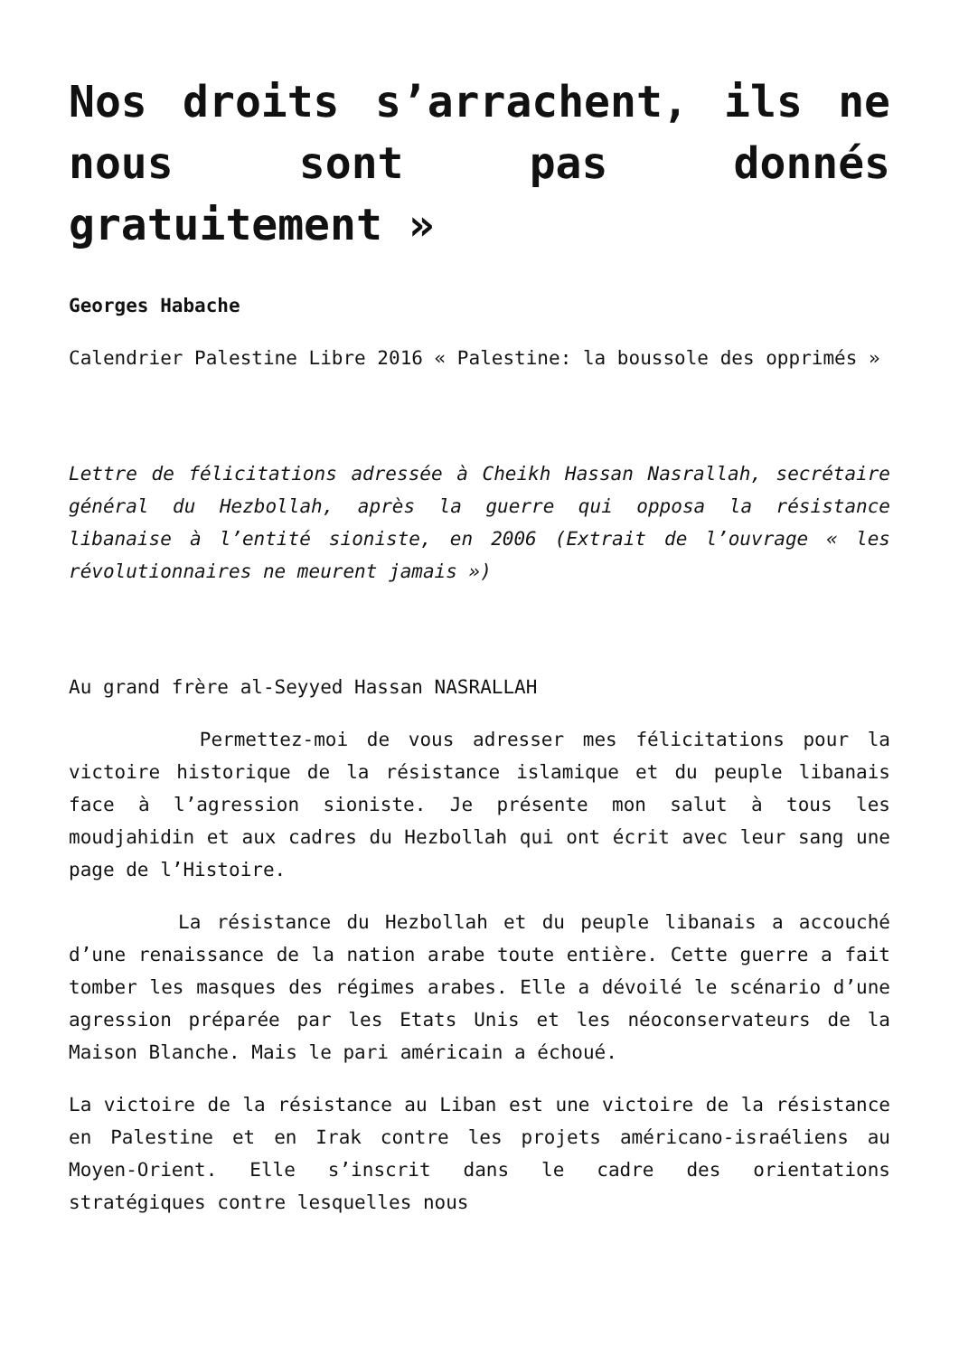Nos droits s’arrachent, ils ne nous sont pas donnés gratuitement »
Georges Habache
Calendrier Palestine Libre 2016 « Palestine: la boussole des opprimés »
Lettre de félicitations adressée à Cheikh Hassan Nasrallah, secrétaire général du Hezbollah, après la guerre qui opposa la résistance libanaise à l’entité sioniste, en 2006 (Extrait de l’ouvrage « les révolutionnaires ne meurent jamais »)
Au grand frère al-Seyyed Hassan NASRALLAH
Permettez-moi de vous adresser mes félicitations pour la victoire historique de la résistance islamique et du peuple libanais face à l’agression sioniste. Je présente mon salut à tous les moudjahidin et aux cadres du Hezbollah qui ont écrit avec leur sang une page de l’Histoire.
La résistance du Hezbollah et du peuple libanais a accouché d’une renaissance de la nation arabe toute entière. Cette guerre a fait tomber les masques des régimes arabes. Elle a dévoilé le scénario d’une agression préparée par les Etats Unis et les néoconservateurs de la Maison Blanche. Mais le pari américain a échoué.
La victoire de la résistance au Liban est une victoire de la résistance en Palestine et en Irak contre les projets américano-israéliens au Moyen-Orient. Elle s’inscrit dans le cadre des orientations stratégiques contre lesquelles nous